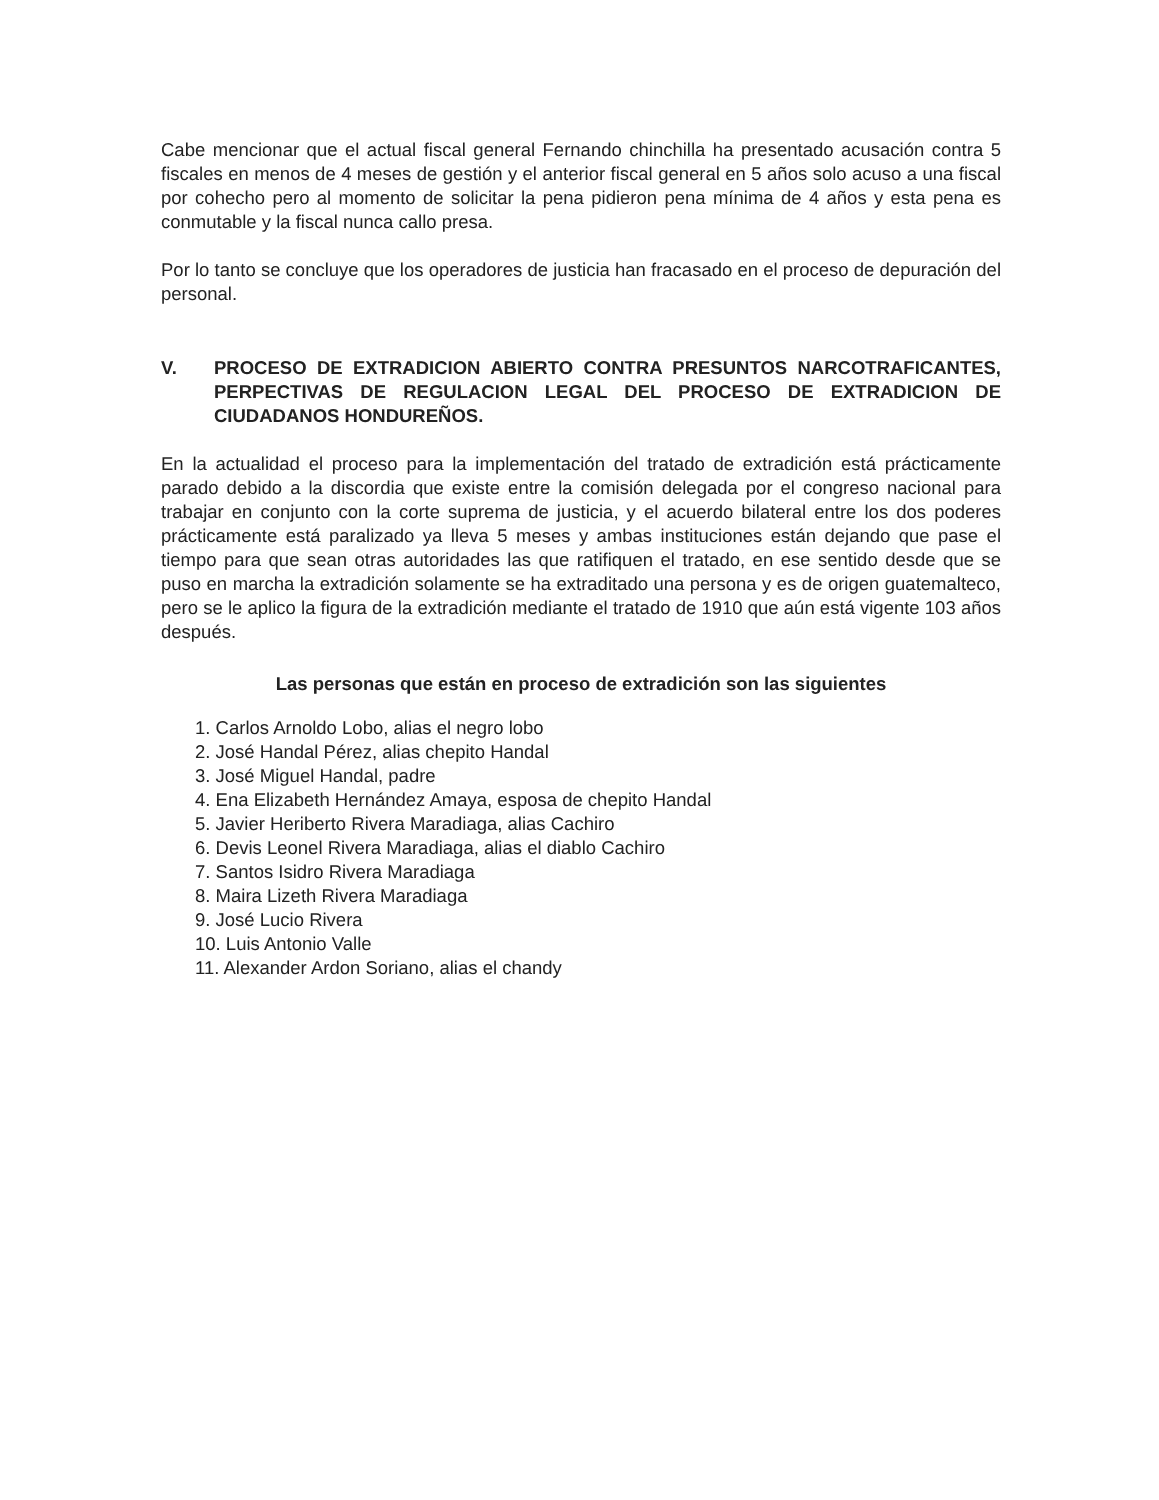Cabe mencionar que el actual fiscal general Fernando chinchilla ha presentado acusación contra 5 fiscales en menos de 4 meses de gestión y el anterior fiscal general en 5 años solo acuso a una fiscal por cohecho pero al momento de solicitar la pena pidieron pena mínima de 4 años y esta pena es conmutable y la fiscal nunca callo presa.
Por lo tanto se concluye que los operadores de justicia han fracasado en el proceso de depuración del personal.
V. PROCESO DE EXTRADICION ABIERTO CONTRA PRESUNTOS NARCOTRAFICANTES, PERPECTIVAS DE REGULACION LEGAL DEL PROCESO DE EXTRADICION DE CIUDADANOS HONDUREÑOS.
En la actualidad el proceso para la implementación del tratado de extradición está prácticamente parado debido a la discordia que existe entre la comisión delegada por el congreso nacional para trabajar en conjunto con la corte suprema de justicia, y el acuerdo bilateral entre los dos poderes prácticamente está paralizado ya lleva 5 meses y ambas instituciones están dejando que pase el tiempo para que sean otras autoridades las que ratifiquen el tratado, en ese sentido desde que se puso en marcha la extradición solamente se ha extraditado una persona y es de origen guatemalteco, pero se le aplico la figura de la extradición mediante el tratado de 1910 que aún está vigente 103 años después.
Las personas que están en proceso de extradición son las siguientes
1. Carlos Arnoldo Lobo, alias el negro lobo
2. José Handal Pérez, alias chepito Handal
3. José Miguel Handal, padre
4. Ena Elizabeth Hernández Amaya, esposa de chepito Handal
5. Javier Heriberto Rivera Maradiaga, alias Cachiro
6. Devis Leonel Rivera Maradiaga, alias el diablo Cachiro
7. Santos Isidro Rivera Maradiaga
8. Maira Lizeth Rivera Maradiaga
9. José Lucio Rivera
10. Luis Antonio Valle
11. Alexander Ardon Soriano, alias el chandy